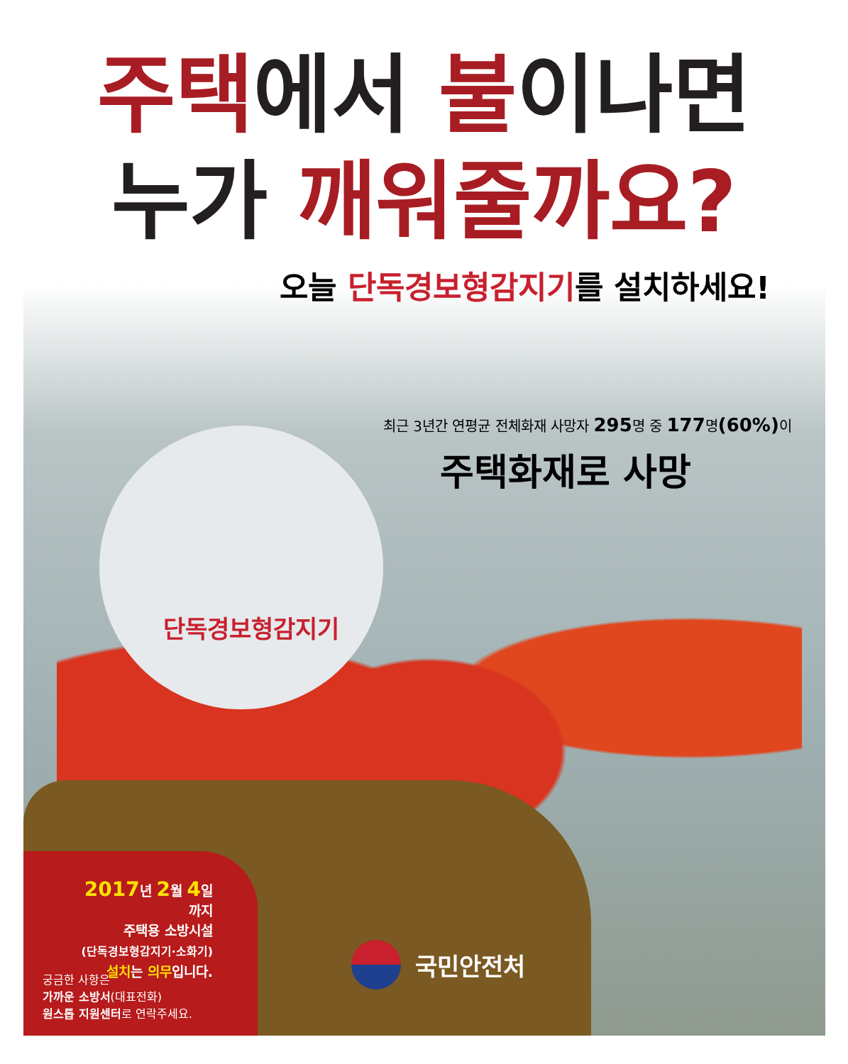단독경보형감지기
주택에서 불이나면
누가 깨워줄까요?
오늘 단독경보형감지기를 설치하세요!
최근 3년간 연평균 전체화재 사망자 295명 중 177명(60%) 이
주택화재로 사망
2017년 2월 4일 까지
주택용 소방시설
(단독경보형감지기·소화기)
설치는 의무입니다.
궁금한 사항은
가까운 소방서(대표전화)
원스톱 지원센터로 연락주세요.
국민안전처